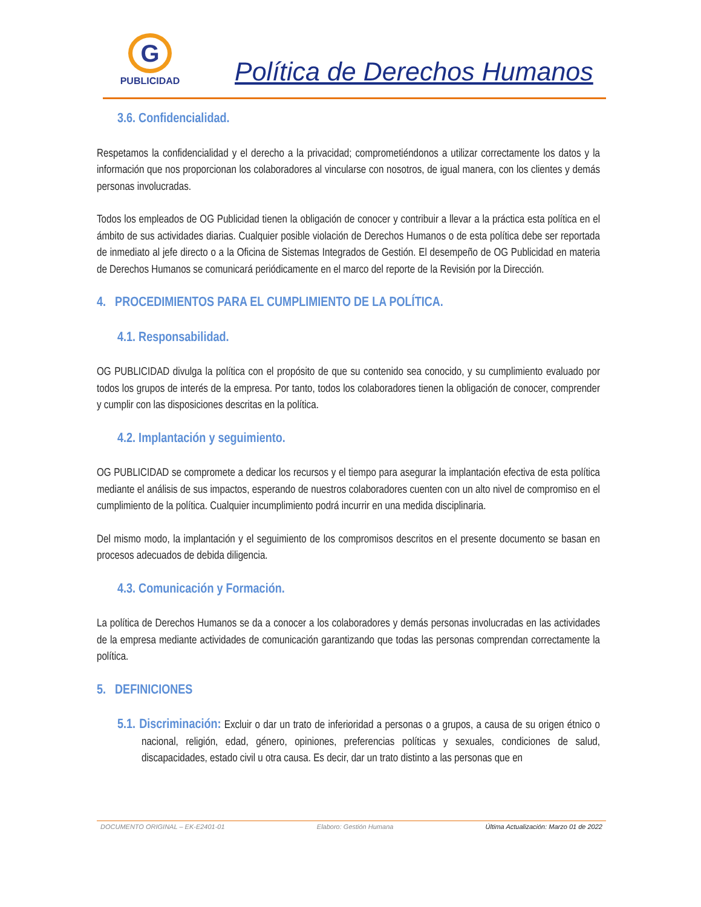G
PUBLICIDAD
Política de Derechos Humanos
3.6. Confidencialidad.
Respetamos la confidencialidad y el derecho a la privacidad; comprometiéndonos a utilizar correctamente los datos y la información que nos proporcionan los colaboradores al vincularse con nosotros, de igual manera, con los clientes y demás personas involucradas.
Todos los empleados de OG Publicidad tienen la obligación de conocer y contribuir a llevar a la práctica esta política en el ámbito de sus actividades diarias. Cualquier posible violación de Derechos Humanos o de esta política debe ser reportada de inmediato al jefe directo o a la Oficina de Sistemas Integrados de Gestión. El desempeño de OG Publicidad en materia de Derechos Humanos se comunicará periódicamente en el marco del reporte de la Revisión por la Dirección.
4. PROCEDIMIENTOS PARA EL CUMPLIMIENTO DE LA POLÍTICA.
4.1. Responsabilidad.
OG PUBLICIDAD divulga la política con el propósito de que su contenido sea conocido, y su cumplimiento evaluado por todos los grupos de interés de la empresa. Por tanto, todos los colaboradores tienen la obligación de conocer, comprender y cumplir con las disposiciones descritas en la política.
4.2. Implantación y seguimiento.
OG PUBLICIDAD se compromete a dedicar los recursos y el tiempo para asegurar la implantación efectiva de esta política mediante el análisis de sus impactos, esperando de nuestros colaboradores cuenten con un alto nivel de compromiso en el cumplimiento de la política. Cualquier incumplimiento podrá incurrir en una medida disciplinaria.
Del mismo modo, la implantación y el seguimiento de los compromisos descritos en el presente documento se basan en procesos adecuados de debida diligencia.
4.3. Comunicación y Formación.
La política de Derechos Humanos se da a conocer a los colaboradores y demás personas involucradas en las actividades de la empresa mediante actividades de comunicación garantizando que todas las personas comprendan correctamente la política.
5. DEFINICIONES
5.1. Discriminación: Excluir o dar un trato de inferioridad a personas o a grupos, a causa de su origen étnico o nacional, religión, edad, género, opiniones, preferencias políticas y sexuales, condiciones de salud, discapacidades, estado civil u otra causa. Es decir, dar un trato distinto a las personas que en
DOCUMENTO ORIGINAL – EK-E2401-01 Elaboro: Gestión Humana Última Actualización: Marzo 01 de 2022